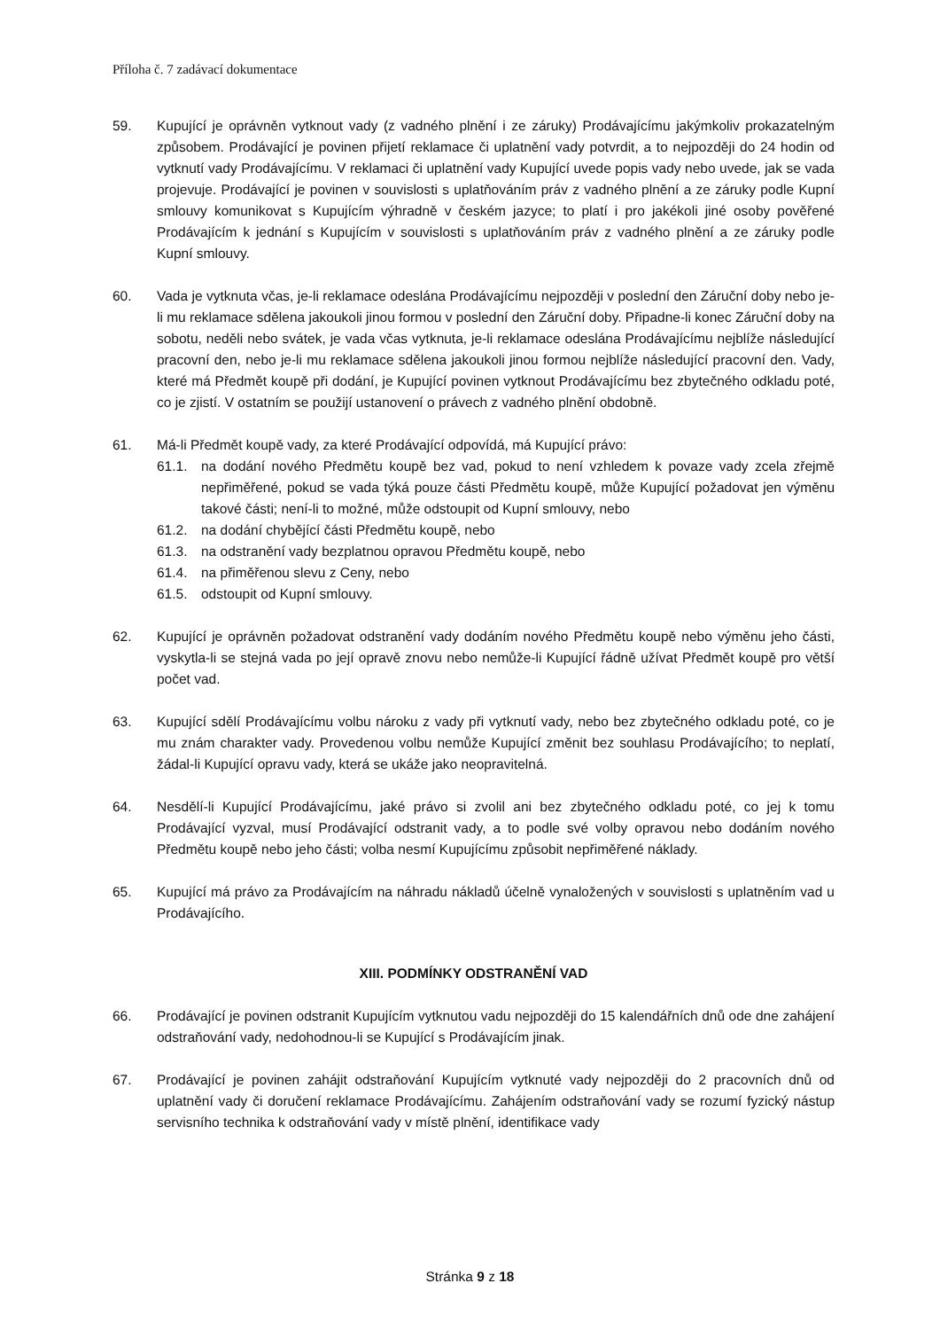Příloha č. 7 zadávací dokumentace
59. Kupující je oprávněn vytknout vady (z vadného plnění i ze záruky) Prodávajícímu jakýmkoliv prokazatelným způsobem. Prodávající je povinen přijetí reklamace či uplatnění vady potvrdit, a to nejpozději do 24 hodin od vytknutí vady Prodávajícímu. V reklamaci či uplatnění vady Kupující uvede popis vady nebo uvede, jak se vada projevuje. Prodávající je povinen v souvislosti s uplatňováním práv z vadného plnění a ze záruky podle Kupní smlouvy komunikovat s Kupujícím výhradně v českém jazyce; to platí i pro jakékoli jiné osoby pověřené Prodávajícím k jednání s Kupujícím v souvislosti s uplatňováním práv z vadného plnění a ze záruky podle Kupní smlouvy.
60. Vada je vytknuta včas, je-li reklamace odeslána Prodávajícímu nejpozději v poslední den Záruční doby nebo je-li mu reklamace sdělena jakoukoli jinou formou v poslední den Záruční doby. Připadne-li konec Záruční doby na sobotu, neděli nebo svátek, je vada včas vytknuta, je-li reklamace odeslána Prodávajícímu nejblíže následující pracovní den, nebo je-li mu reklamace sdělena jakoukoli jinou formou nejblíže následující pracovní den. Vady, které má Předmět koupě při dodání, je Kupující povinen vytknout Prodávajícímu bez zbytečného odkladu poté, co je zjistí. V ostatním se použijí ustanovení o právech z vadného plnění obdobně.
61. Má-li Předmět koupě vady, za které Prodávající odpovídá, má Kupující právo:
61.1. na dodání nového Předmětu koupě bez vad, pokud to není vzhledem k povaze vady zcela zřejmě nepřiměřené, pokud se vada týká pouze části Předmětu koupě, může Kupující požadovat jen výměnu takové části; není-li to možné, může odstoupit od Kupní smlouvy, nebo
61.2. na dodání chybějící části Předmětu koupě, nebo
61.3. na odstranění vady bezplatnou opravou Předmětu koupě, nebo
61.4. na přiměřenou slevu z Ceny, nebo
61.5. odstoupit od Kupní smlouvy.
62. Kupující je oprávněn požadovat odstranění vady dodáním nového Předmětu koupě nebo výměnu jeho části, vyskytla-li se stejná vada po její opravě znovu nebo nemůže-li Kupující řádně užívat Předmět koupě pro větší počet vad.
63. Kupující sdělí Prodávajícímu volbu nároku z vady při vytknutí vady, nebo bez zbytečného odkladu poté, co je mu znám charakter vady. Provedenou volbu nemůže Kupující změnit bez souhlasu Prodávajícího; to neplatí, žádal-li Kupující opravu vady, která se ukáže jako neopravitelná.
64. Nesdělí-li Kupující Prodávajícímu, jaké právo si zvolil ani bez zbytečného odkladu poté, co jej k tomu Prodávající vyzval, musí Prodávající odstranit vady, a to podle své volby opravou nebo dodáním nového Předmětu koupě nebo jeho části; volba nesmí Kupujícímu způsobit nepřiměřené náklady.
65. Kupující má právo za Prodávajícím na náhradu nákladů účelně vynaložených v souvislosti s uplatněním vad u Prodávajícího.
XIII. PODMÍNKY ODSTRANĚNÍ VAD
66. Prodávající je povinen odstranit Kupujícím vytknutou vadu nejpozději do 15 kalendářních dnů ode dne zahájení odstraňování vady, nedohodnou-li se Kupující s Prodávajícím jinak.
67. Prodávající je povinen zahájit odstraňování Kupujícím vytknuté vady nejpozději do 2 pracovních dnů od uplatnění vady či doručení reklamace Prodávajícímu. Zahájením odstraňování vady se rozumí fyzický nástup servisního technika k odstraňování vady v místě plnění, identifikace vady
Stránka 9 z 18